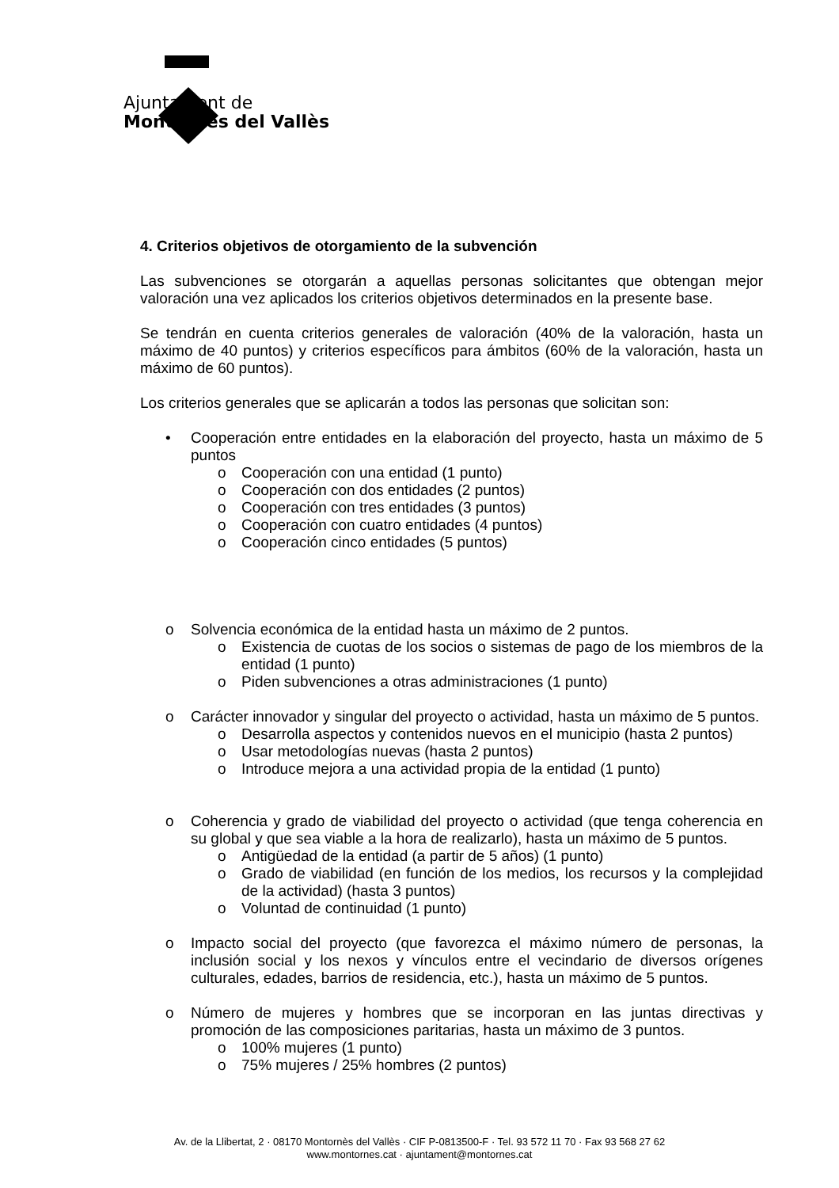Ajuntament de
Montornès del Vallès
4. Criterios objetivos de otorgamiento de la subvención
Las subvenciones se otorgarán a aquellas personas solicitantes que obtengan mejor valoración una vez aplicados los criterios objetivos determinados en la presente base.
Se tendrán en cuenta criterios generales de valoración (40% de la valoración, hasta un máximo de 40 puntos) y criterios específicos para ámbitos (60% de la valoración, hasta un máximo de 60 puntos).
Los criterios generales que se aplicarán a todos las personas que solicitan son:
• Cooperación entre entidades en la elaboración del proyecto, hasta un máximo de 5 puntos
o Cooperación con una entidad (1 punto)
o Cooperación con dos entidades (2 puntos)
o Cooperación con tres entidades (3 puntos)
o Cooperación con cuatro entidades (4 puntos)
o Cooperación cinco entidades (5 puntos)
o Solvencia económica de la entidad hasta un máximo de 2 puntos.
o Existencia de cuotas de los socios o sistemas de pago de los miembros de la entidad (1 punto)
o Piden subvenciones a otras administraciones (1 punto)
o Carácter innovador y singular del proyecto o actividad, hasta un máximo de 5 puntos.
o Desarrolla aspectos y contenidos nuevos en el municipio (hasta 2 puntos)
o Usar metodologías nuevas (hasta 2 puntos)
o Introduce mejora a una actividad propia de la entidad (1 punto)
o Coherencia y grado de viabilidad del proyecto o actividad (que tenga coherencia en su global y que sea viable a la hora de realizarlo), hasta un máximo de 5 puntos.
o Antigüedad de la entidad (a partir de 5 años) (1 punto)
o Grado de viabilidad (en función de los medios, los recursos y la complejidad de la actividad) (hasta 3 puntos)
o Voluntad de continuidad (1 punto)
o Impacto social del proyecto (que favorezca el máximo número de personas, la inclusión social y los nexos y vínculos entre el vecindario de diversos orígenes culturales, edades, barrios de residencia, etc.), hasta un máximo de 5 puntos.
o Número de mujeres y hombres que se incorporan en las juntas directivas y promoción de las composiciones paritarias, hasta un máximo de 3 puntos.
o 100% mujeres (1 punto)
o 75% mujeres / 25% hombres (2 puntos)
Av. de la Llibertat, 2 · 08170 Montornès del Vallès · CIF P-0813500-F · Tel. 93 572 11 70 · Fax 93 568 27 62
www.montornes.cat · ajuntament@montornes.cat